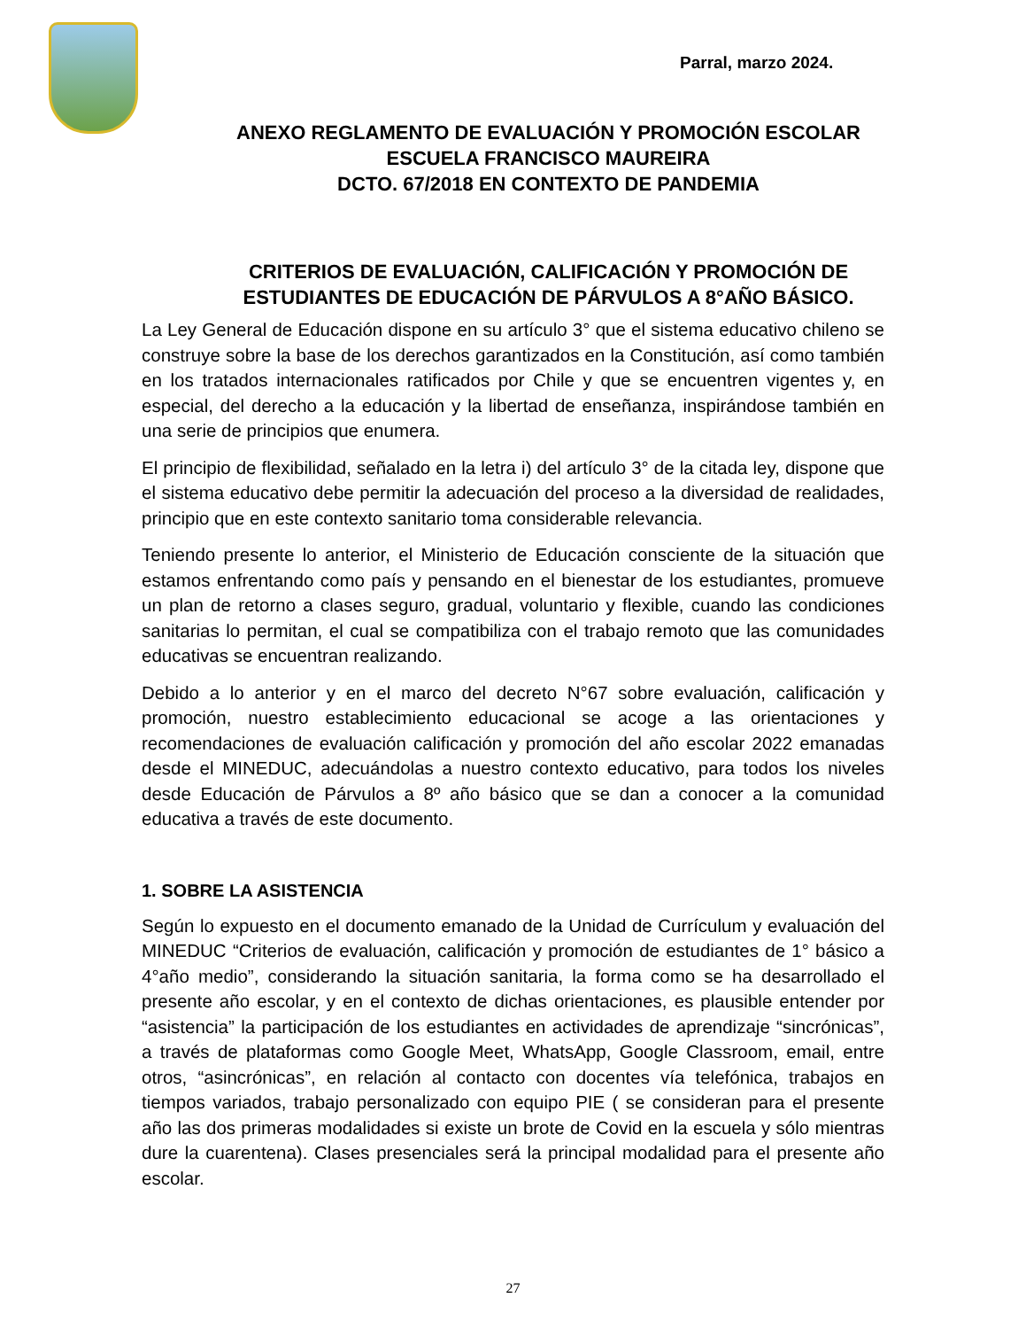Parral, marzo 2024.
ANEXO REGLAMENTO DE EVALUACIÓN Y PROMOCIÓN ESCOLAR
ESCUELA FRANCISCO MAUREIRA
DCTO. 67/2018 EN CONTEXTO DE PANDEMIA
CRITERIOS DE EVALUACIÓN, CALIFICACIÓN Y PROMOCIÓN DE
ESTUDIANTES DE EDUCACIÓN DE PÁRVULOS A 8°AÑO BÁSICO.
La Ley General de Educación dispone en su artículo 3° que el sistema educativo chileno se construye sobre la base de los derechos garantizados en la Constitución, así como también en los tratados internacionales ratificados por Chile y que se encuentren vigentes y, en especial, del derecho a la educación y la libertad de enseñanza, inspirándose también en una serie de principios que enumera.
El principio de flexibilidad, señalado en la letra i) del artículo 3° de la citada ley, dispone que el sistema educativo debe permitir la adecuación del proceso a la diversidad de realidades, principio que en este contexto sanitario toma considerable relevancia.
Teniendo presente lo anterior, el Ministerio de Educación consciente de la situación que estamos enfrentando como país y pensando en el bienestar de los estudiantes, promueve un plan de retorno a clases seguro, gradual, voluntario y flexible, cuando las condiciones sanitarias lo permitan, el cual se compatibiliza con el trabajo remoto que las comunidades educativas se encuentran realizando.
Debido a lo anterior y en el marco del decreto N°67 sobre evaluación, calificación y promoción, nuestro establecimiento educacional se acoge a las orientaciones y recomendaciones de evaluación calificación y promoción del año escolar 2022 emanadas desde el MINEDUC, adecuándolas a nuestro contexto educativo, para todos los niveles desde Educación de Párvulos a 8º año básico que se dan a conocer a la comunidad educativa a través de este documento.
1. SOBRE LA ASISTENCIA
Según lo expuesto en el documento emanado de la Unidad de Currículum y evaluación del MINEDUC “Criterios de evaluación, calificación y promoción de estudiantes de 1° básico a 4°año medio”, considerando la situación sanitaria, la forma como se ha desarrollado el presente año escolar, y en el contexto de dichas orientaciones, es plausible entender por “asistencia” la participación de los estudiantes en actividades de aprendizaje “sincrónicas”, a través de plataformas como Google Meet, WhatsApp, Google Classroom, email, entre otros, “asincrónicas”, en relación al contacto con docentes vía telefónica, trabajos en tiempos variados, trabajo personalizado con equipo PIE ( se consideran para el presente año las dos primeras modalidades si existe un brote de Covid en la escuela y sólo mientras dure la cuarentena). Clases presenciales será la principal modalidad para el presente año escolar.
27